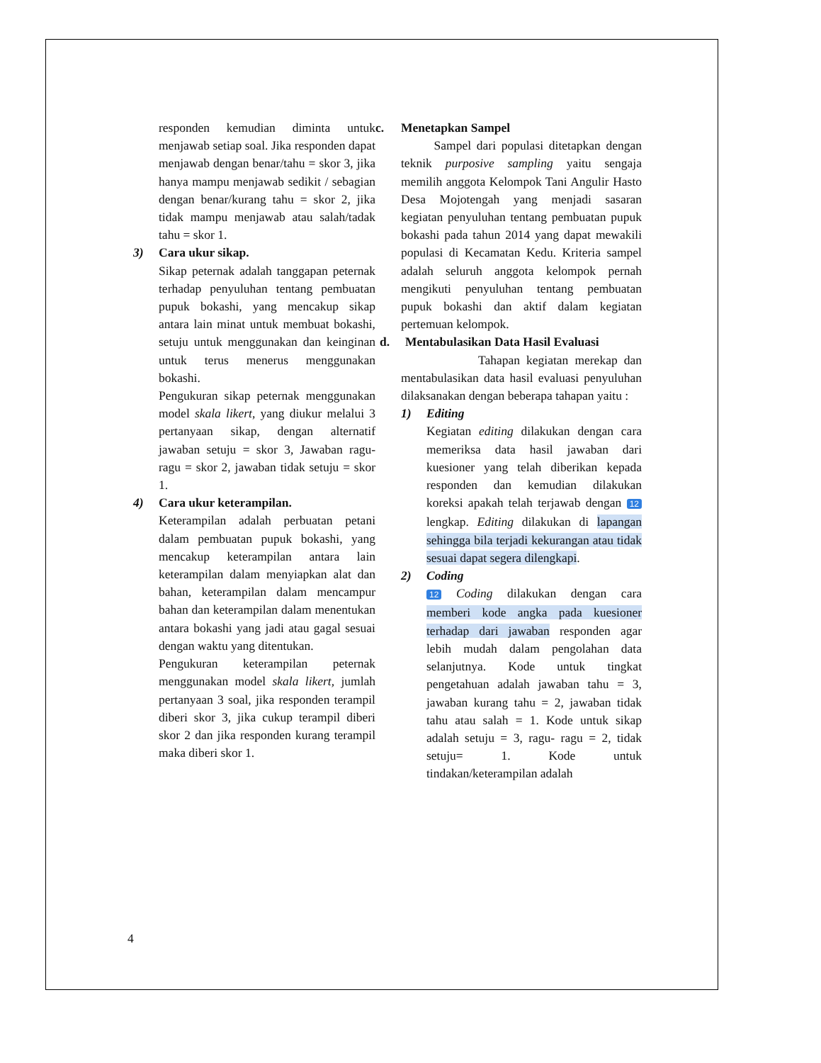responden kemudian diminta untuk menjawab setiap soal. Jika responden dapat menjawab dengan benar/tahu = skor 3, jika hanya mampu menjawab sedikit / sebagian dengan benar/kurang tahu = skor 2, jika tidak mampu menjawab atau salah/tadak tahu = skor 1.
3) Cara ukur sikap.
Sikap peternak adalah tanggapan peternak terhadap penyuluhan tentang pembuatan pupuk bokashi, yang mencakup sikap antara lain minat untuk membuat bokashi, setuju untuk menggunakan dan keinginan untuk terus menerus menggunakan bokashi.
Pengukuran sikap peternak menggunakan model skala likert, yang diukur melalui 3 pertanyaan sikap, dengan alternatif jawaban setuju = skor 3, Jawaban ragu-ragu = skor 2, jawaban tidak setuju = skor 1.
4) Cara ukur keterampilan.
Keterampilan adalah perbuatan petani dalam pembuatan pupuk bokashi, yang mencakup keterampilan antara lain keterampilan dalam menyiapkan alat dan bahan, keterampilan dalam mencampur bahan dan keterampilan dalam menentukan antara bokashi yang jadi atau gagal sesuai dengan waktu yang ditentukan.
Pengukuran keterampilan peternak menggunakan model skala likert, jumlah pertanyaan 3 soal, jika responden terampil diberi skor 3, jika cukup terampil diberi skor 2 dan jika responden kurang terampil maka diberi skor 1.
c. Menetapkan Sampel
Sampel dari populasi ditetapkan dengan teknik purposive sampling yaitu sengaja memilih anggota Kelompok Tani Angulir Hasto Desa Mojotengah yang menjadi sasaran kegiatan penyuluhan tentang pembuatan pupuk bokashi pada tahun 2014 yang dapat mewakili populasi di Kecamatan Kedu. Kriteria sampel adalah seluruh anggota kelompok pernah mengikuti penyuluhan tentang pembuatan pupuk bokashi dan aktif dalam kegiatan pertemuan kelompok.
d. Mentabulasikan Data Hasil Evaluasi
Tahapan kegiatan merekap dan mentabulasikan data hasil evaluasi penyuluhan dilaksanakan dengan beberapa tahapan yaitu :
1) Editing
Kegiatan editing dilakukan dengan cara memeriksa data hasil jawaban dari kuesioner yang telah diberikan kepada responden dan kemudian dilakukan koreksi apakah telah terjawab dengan 12 lengkap. Editing dilakukan di lapangan sehingga bila terjadi kekurangan atau tidak sesuai dapat segera dilengkapi.
2) Coding
12 Coding dilakukan dengan cara memberi kode angka pada kuesioner terhadap dari jawaban responden agar lebih mudah dalam pengolahan data selanjutnya. Kode untuk tingkat pengetahuan adalah jawaban tahu = 3, jawaban kurang tahu = 2, jawaban tidak tahu atau salah = 1. Kode untuk sikap adalah setuju = 3, ragu- ragu = 2, tidak setuju= 1. Kode untuk tindakan/keterampilan adalah
4